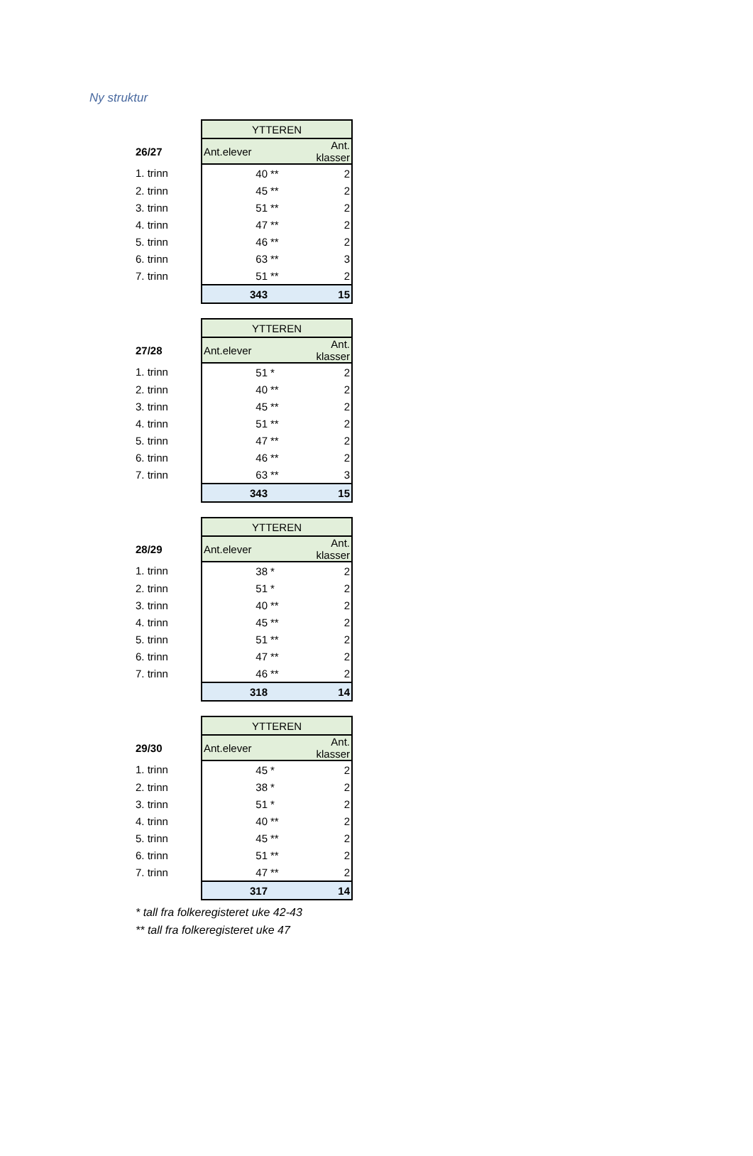Ny struktur
| | YTTEREN | | |
| 26/27 | Ant.elever | | Ant. klasser |
| 1. trinn | 40 | ** | 2 |
| 2. trinn | 45 | ** | 2 |
| 3. trinn | 51 | ** | 2 |
| 4. trinn | 47 | ** | 2 |
| 5. trinn | 46 | ** | 2 |
| 6. trinn | 63 | ** | 3 |
| 7. trinn | 51 | ** | 2 |
| | 343 | | 15 |
| | YTTEREN | | |
| 27/28 | Ant.elever | | Ant. klasser |
| 1. trinn | 51 | * | 2 |
| 2. trinn | 40 | ** | 2 |
| 3. trinn | 45 | ** | 2 |
| 4. trinn | 51 | ** | 2 |
| 5. trinn | 47 | ** | 2 |
| 6. trinn | 46 | ** | 2 |
| 7. trinn | 63 | ** | 3 |
| | 343 | | 15 |
| | YTTEREN | | |
| 28/29 | Ant.elever | | Ant. klasser |
| 1. trinn | 38 | * | 2 |
| 2. trinn | 51 | * | 2 |
| 3. trinn | 40 | ** | 2 |
| 4. trinn | 45 | ** | 2 |
| 5. trinn | 51 | ** | 2 |
| 6. trinn | 47 | ** | 2 |
| 7. trinn | 46 | ** | 2 |
| | 318 | | 14 |
| | YTTEREN | | |
| 29/30 | Ant.elever | | Ant. klasser |
| 1. trinn | 45 | * | 2 |
| 2. trinn | 38 | * | 2 |
| 3. trinn | 51 | * | 2 |
| 4. trinn | 40 | ** | 2 |
| 5. trinn | 45 | ** | 2 |
| 6. trinn | 51 | ** | 2 |
| 7. trinn | 47 | ** | 2 |
| | 317 | | 14 |
* tall fra folkeregisteret uke 42-43
** tall fra folkeregisteret uke 47